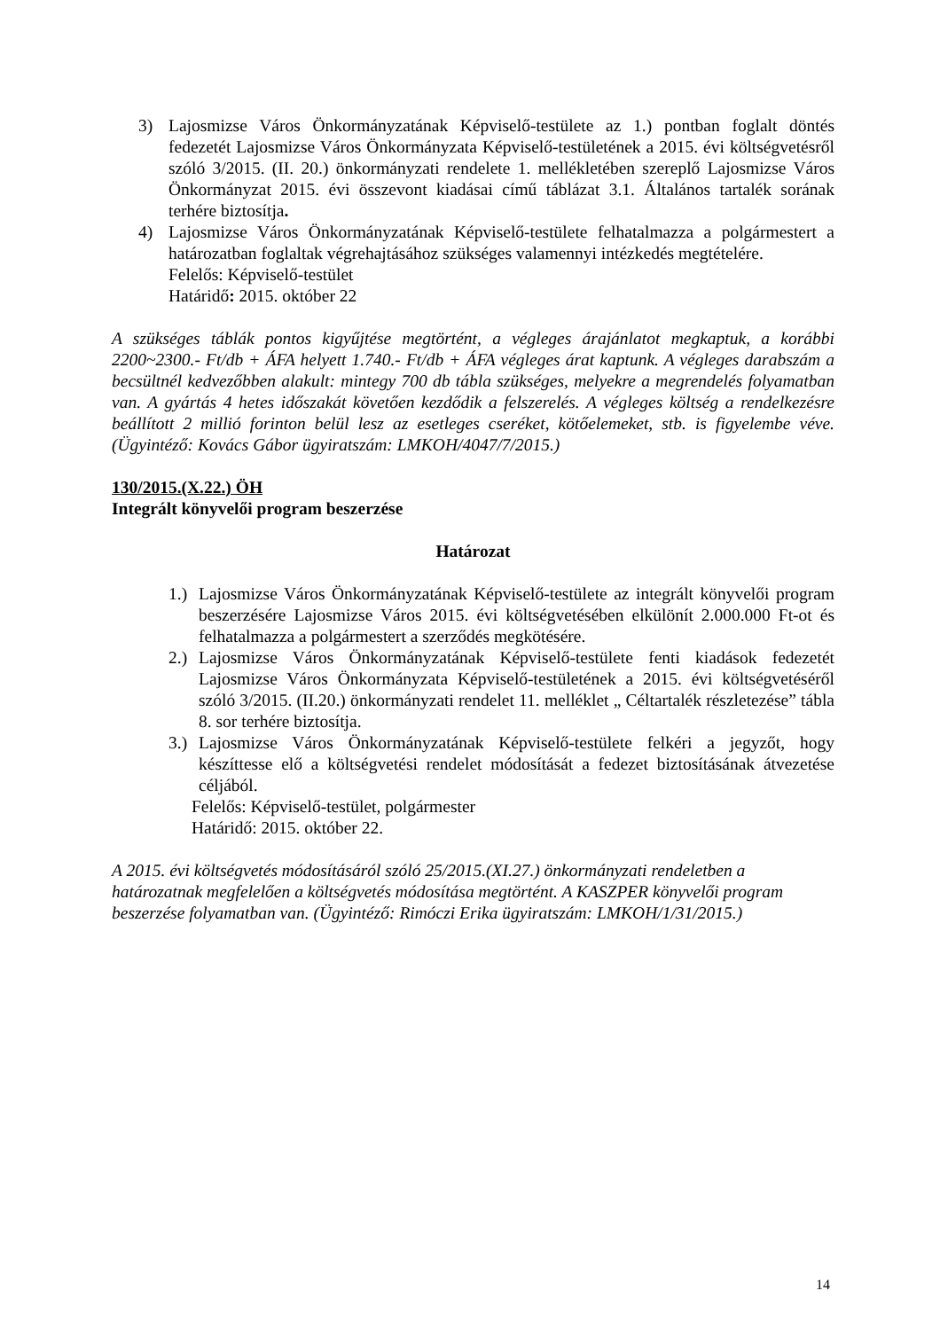3) Lajosmizse Város Önkormányzatának Képviselő-testülete az 1.) pontban foglalt döntés fedezetét Lajosmizse Város Önkormányzata Képviselő-testületének a 2015. évi költségvetésről szóló 3/2015. (II. 20.) önkormányzati rendelete 1. mellékletében szereplő Lajosmizse Város Önkormányzat 2015. évi összevont kiadásai című táblázat 3.1. Általános tartalék sorának terhére biztosítja.
4) Lajosmizse Város Önkormányzatának Képviselő-testülete felhatalmazza a polgármestert a határozatban foglaltak végrehajtásához szükséges valamennyi intézkedés megtételére.
Felelős: Képviselő-testület
Határidő: 2015. október 22
A szükséges táblák pontos kigyűjtése megtörtént, a végleges árajánlatot megkaptuk, a korábbi 2200~2300.- Ft/db + ÁFA helyett 1.740.- Ft/db + ÁFA végleges árat kaptunk. A végleges darabszám a becsültnél kedvezőbben alakult: mintegy 700 db tábla szükséges, melyekre a megrendelés folyamatban van. A gyártás 4 hetes időszakát követően kezdődik a felszerelés. A végleges költség a rendelkezésre beállított 2 millió forinton belül lesz az esetleges cseréket, kötőelemeket, stb. is figyelembe véve. (Ügyintéző: Kovács Gábor ügyiratszám: LMKOH/4047/7/2015.)
130/2015.(X.22.) ÖH
Integrált könyvelői program beszerzése
Határozat
1.)
Lajosmizse Város Önkormányzatának Képviselő-testülete az integrált könyvelői program beszerzésére Lajosmizse Város 2015. évi költségvetésében elkülönít 2.000.000 Ft-ot és felhatalmazza a polgármestert a szerződés megkötésére.
2.)
Lajosmizse Város Önkormányzatának Képviselő-testülete fenti kiadások fedezetét Lajosmizse Város Önkormányzata Képviselő-testületének a 2015. évi költségvetéséről szóló 3/2015. (II.20.) önkormányzati rendelet 11. melléklet „ Céltartalék részletezése” tábla 8. sor terhére biztosítja.
3.)
Lajosmizse Város Önkormányzatának Képviselő-testülete felkéri a jegyzőt, hogy készíttesse elő a költségvetési rendelet módosítását a fedezet biztosításának átvezetése céljából.
Felelős: Képviselő-testület, polgármester
Határidő: 2015. október 22.
A 2015. évi költségvetés módosításáról szóló 25/2015.(XI.27.) önkormányzati rendeletben a határozatnak megfelelően a költségvetés módosítása megtörtént. A KASZPER könyvelői program beszerzése folyamatban van. (Ügyintéző: Rimóczi Erika ügyiratszám: LMKOH/1/31/2015.)
14